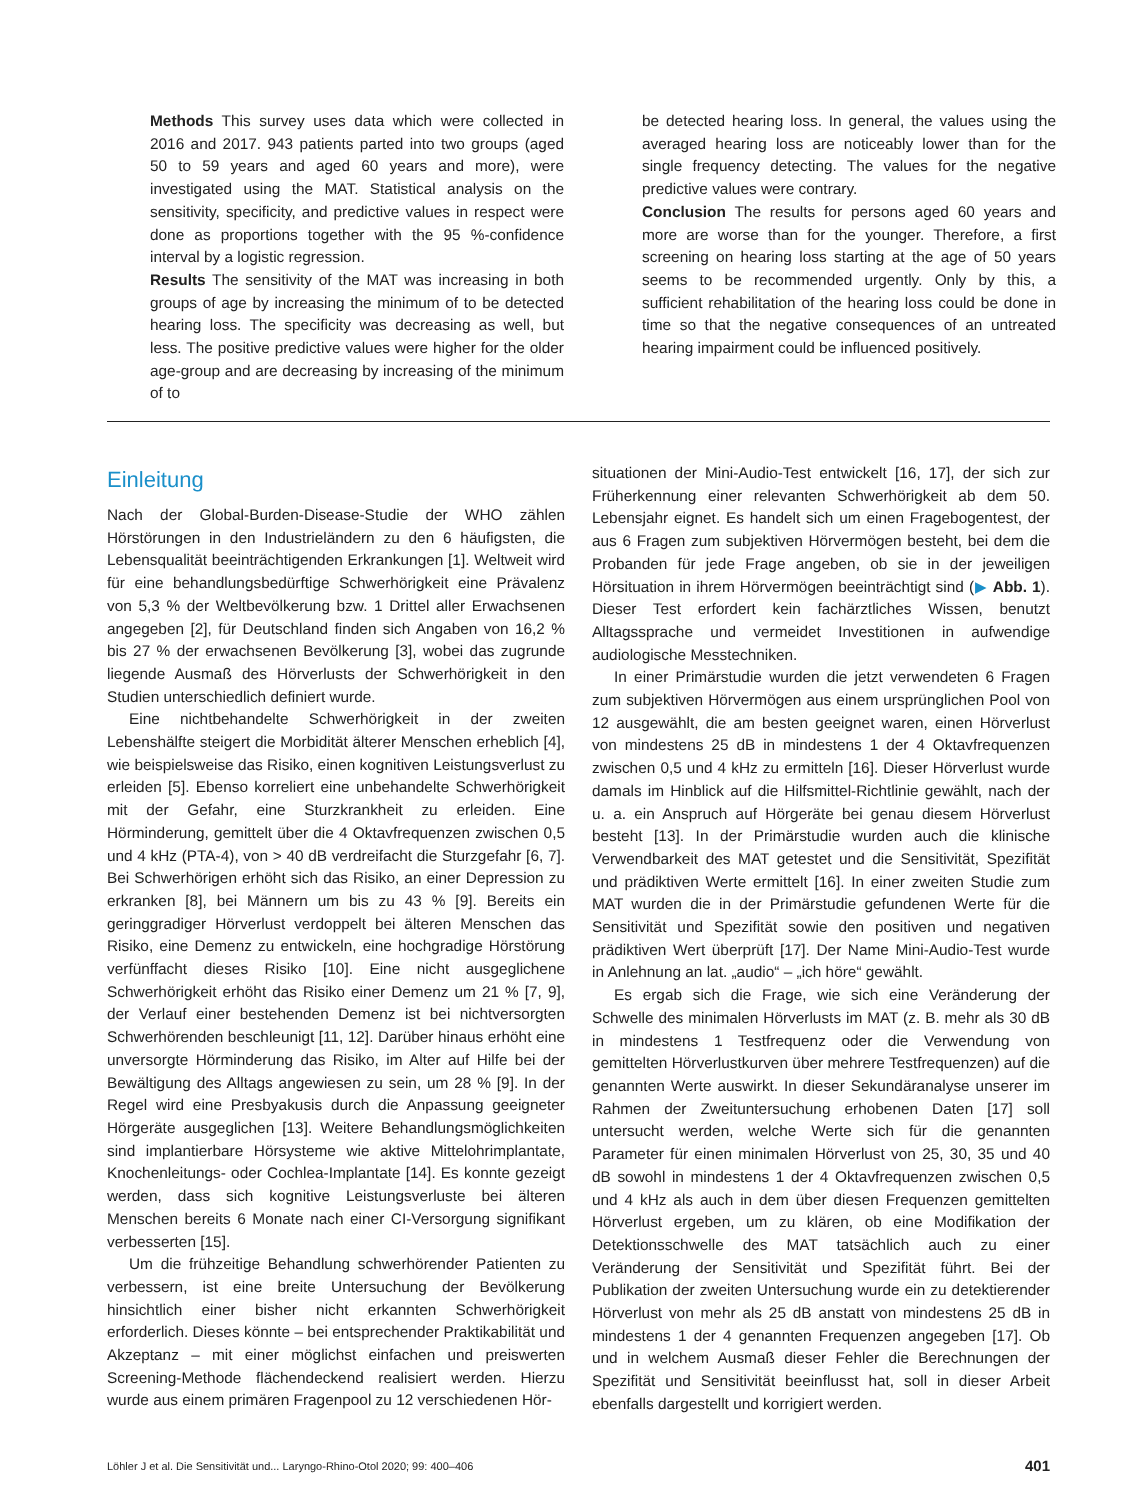Methods This survey uses data which were collected in 2016 and 2017. 943 patients parted into two groups (aged 50 to 59 years and aged 60 years and more), were investigated using the MAT. Statistical analysis on the sensitivity, specificity, and predictive values in respect were done as proportions together with the 95 %-confidence interval by a logistic regression.
Results The sensitivity of the MAT was increasing in both groups of age by increasing the minimum of to be detected hearing loss. The specificity was decreasing as well, but less. The positive predictive values were higher for the older age-group and are decreasing by increasing of the minimum of to
be detected hearing loss. In general, the values using the averaged hearing loss are noticeably lower than for the single frequency detecting. The values for the negative predictive values were contrary.
Conclusion The results for persons aged 60 years and more are worse than for the younger. Therefore, a first screening on hearing loss starting at the age of 50 years seems to be recommended urgently. Only by this, a sufficient rehabilitation of the hearing loss could be done in time so that the negative consequences of an untreated hearing impairment could be influenced positively.
Einleitung
Nach der Global-Burden-Disease-Studie der WHO zählen Hörstörungen in den Industrieländern zu den 6 häufigsten, die Lebensqualität beeinträchtigenden Erkrankungen [1]. Weltweit wird für eine behandlungsbedürftige Schwerhörigkeit eine Prävalenz von 5,3 % der Weltbevölkerung bzw. 1 Drittel aller Erwachsenen angegeben [2], für Deutschland finden sich Angaben von 16,2 % bis 27 % der erwachsenen Bevölkerung [3], wobei das zugrunde liegende Ausmaß des Hörverlusts der Schwerhörigkeit in den Studien unterschiedlich definiert wurde.
Eine nichtbehandelte Schwerhörigkeit in der zweiten Lebenshälfte steigert die Morbidität älterer Menschen erheblich [4], wie beispielsweise das Risiko, einen kognitiven Leistungsverlust zu erleiden [5]. Ebenso korreliert eine unbehandelte Schwerhörigkeit mit der Gefahr, eine Sturzkrankheit zu erleiden. Eine Hörminderung, gemittelt über die 4 Oktavfrequenzen zwischen 0,5 und 4 kHz (PTA-4), von > 40 dB verdreifacht die Sturzgefahr [6, 7]. Bei Schwerhörigen erhöht sich das Risiko, an einer Depression zu erkranken [8], bei Männern um bis zu 43 % [9]. Bereits ein geringgradiger Hörverlust verdoppelt bei älteren Menschen das Risiko, eine Demenz zu entwickeln, eine hochgradige Hörstörung verfünffacht dieses Risiko [10]. Eine nicht ausgeglichene Schwerhörigkeit erhöht das Risiko einer Demenz um 21 % [7, 9], der Verlauf einer bestehenden Demenz ist bei nichtversorgten Schwerhörenden beschleunigt [11, 12]. Darüber hinaus erhöht eine unversorgte Hörminderung das Risiko, im Alter auf Hilfe bei der Bewältigung des Alltags angewiesen zu sein, um 28 % [9]. In der Regel wird eine Presbyakusis durch die Anpassung geeigneter Hörgeräte ausgeglichen [13]. Weitere Behandlungsmöglichkeiten sind implantierbare Hörsysteme wie aktive Mittelohrimplantate, Knochenleitungs- oder Cochlea-Implantate [14]. Es konnte gezeigt werden, dass sich kognitive Leistungsverluste bei älteren Menschen bereits 6 Monate nach einer CI-Versorgung signifikant verbesserten [15].
Um die frühzeitige Behandlung schwerhörender Patienten zu verbessern, ist eine breite Untersuchung der Bevölkerung hinsichtlich einer bisher nicht erkannten Schwerhörigkeit erforderlich. Dieses könnte – bei entsprechender Praktikabilität und Akzeptanz – mit einer möglichst einfachen und preiswerten Screening-Methode flächendeckend realisiert werden. Hierzu wurde aus einem primären Fragenpool zu 12 verschiedenen Hör-
situationen der Mini-Audio-Test entwickelt [16, 17], der sich zur Früherkennung einer relevanten Schwerhörigkeit ab dem 50. Lebensjahr eignet. Es handelt sich um einen Fragebogentest, der aus 6 Fragen zum subjektiven Hörvermögen besteht, bei dem die Probanden für jede Frage angeben, ob sie in der jeweiligen Hörsituation in ihrem Hörvermögen beeinträchtigt sind (▶ Abb. 1). Dieser Test erfordert kein fachärztliches Wissen, benutzt Alltagssprache und vermeidet Investitionen in aufwendige audiologische Messtechniken.
In einer Primärstudie wurden die jetzt verwendeten 6 Fragen zum subjektiven Hörvermögen aus einem ursprünglichen Pool von 12 ausgewählt, die am besten geeignet waren, einen Hörverlust von mindestens 25 dB in mindestens 1 der 4 Oktavfrequenzen zwischen 0,5 und 4 kHz zu ermitteln [16]. Dieser Hörverlust wurde damals im Hinblick auf die Hilfsmittel-Richtlinie gewählt, nach der u. a. ein Anspruch auf Hörgeräte bei genau diesem Hörverlust besteht [13]. In der Primärstudie wurden auch die klinische Verwendbarkeit des MAT getestet und die Sensitivität, Spezifität und prädiktiven Werte ermittelt [16]. In einer zweiten Studie zum MAT wurden die in der Primärstudie gefundenen Werte für die Sensitivität und Spezifität sowie den positiven und negativen prädiktiven Wert überprüft [17]. Der Name Mini-Audio-Test wurde in Anlehnung an lat. „audio“ – „ich höre“ gewählt.
Es ergab sich die Frage, wie sich eine Veränderung der Schwelle des minimalen Hörverlusts im MAT (z. B. mehr als 30 dB in mindestens 1 Testfrequenz oder die Verwendung von gemittelten Hörverlustkurven über mehrere Testfrequenzen) auf die genannten Werte auswirkt. In dieser Sekundäranalyse unserer im Rahmen der Zweituntersuchung erhobenen Daten [17] soll untersucht werden, welche Werte sich für die genannten Parameter für einen minimalen Hörverlust von 25, 30, 35 und 40 dB sowohl in mindestens 1 der 4 Oktavfrequenzen zwischen 0,5 und 4 kHz als auch in dem über diesen Frequenzen gemittelten Hörverlust ergeben, um zu klären, ob eine Modifikation der Detektionsschwelle des MAT tatsächlich auch zu einer Veränderung der Sensitivität und Spezifität führt. Bei der Publikation der zweiten Untersuchung wurde ein zu detektierender Hörverlust von mehr als 25 dB anstatt von mindestens 25 dB in mindestens 1 der 4 genannten Frequenzen angegeben [17]. Ob und in welchem Ausmaß dieser Fehler die Berechnungen der Spezifität und Sensitivität beeinflusst hat, soll in dieser Arbeit ebenfalls dargestellt und korrigiert werden.
Löhler J et al. Die Sensitivität und... Laryngo-Rhino-Otol 2020; 99: 400–406 401